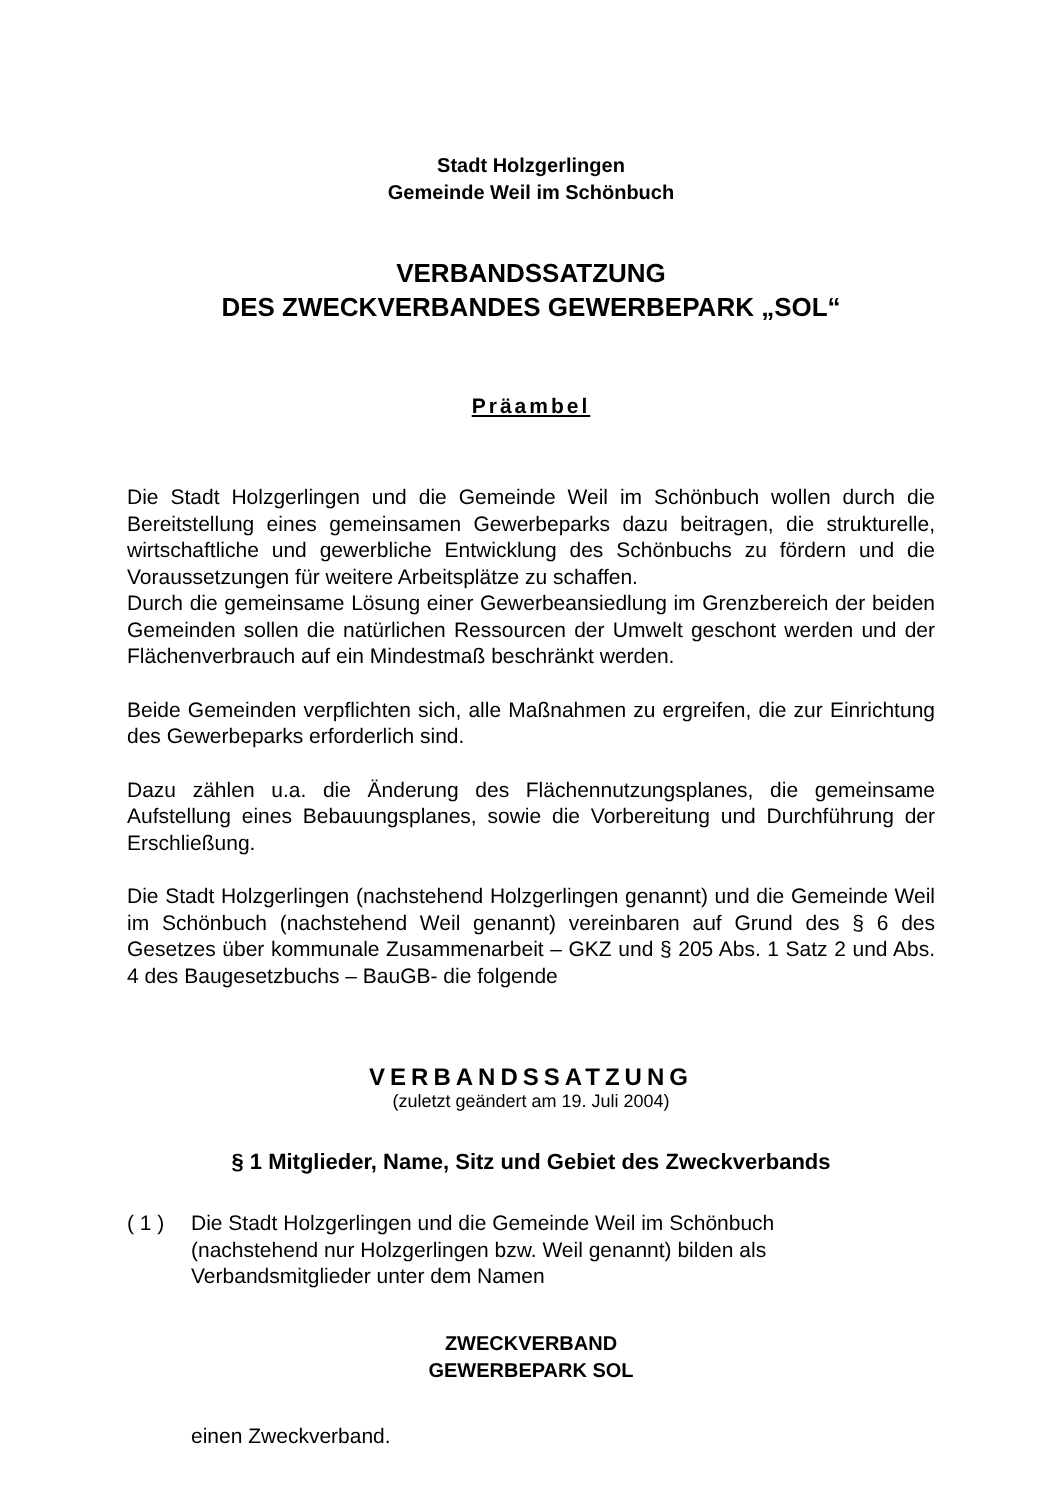Stadt Holzgerlingen
Gemeinde Weil im Schönbuch
VERBANDSSATZUNG
DES ZWECKVERBANDES GEWERBEPARK „SOL“
Präambel
Die Stadt Holzgerlingen und die Gemeinde Weil im Schönbuch wollen durch die Bereitstellung eines gemeinsamen Gewerbeparks dazu beitragen, die strukturelle, wirtschaftliche und gewerbliche Entwicklung des Schönbuchs zu fördern und die Voraussetzungen für weitere Arbeitsplätze zu schaffen.
Durch die gemeinsame Lösung einer Gewerbeansiedlung im Grenzbereich der beiden Gemeinden sollen die natürlichen Ressourcen der Umwelt geschont werden und der Flächenverbrauch auf ein Mindestmaß beschränkt werden.
Beide Gemeinden verpflichten sich, alle Maßnahmen zu ergreifen, die zur Einrichtung des Gewerbeparks erforderlich sind.
Dazu zählen u.a. die Änderung des Flächennutzungsplanes, die gemeinsame Aufstellung eines Bebauungsplanes, sowie die Vorbereitung und Durchführung der Erschließung.
Die Stadt Holzgerlingen (nachstehend Holzgerlingen genannt) und die Gemeinde Weil im Schönbuch (nachstehend Weil genannt) vereinbaren auf Grund des § 6 des Gesetzes über kommunale Zusammenarbeit – GKZ und § 205 Abs. 1 Satz 2 und Abs. 4 des Baugesetzbuchs – BauGB- die folgende
VERBANDSSATZUNG
(zuletzt geändert am 19. Juli 2004)
§ 1 Mitglieder, Name, Sitz und Gebiet des Zweckverbands
( 1 ) Die Stadt Holzgerlingen und die Gemeinde Weil im Schönbuch
(nachstehend nur Holzgerlingen bzw. Weil genannt) bilden als
Verbandsmitglieder unter dem Namen
ZWECKVERBAND
GEWERBEPARK SOL
einen Zweckverband.